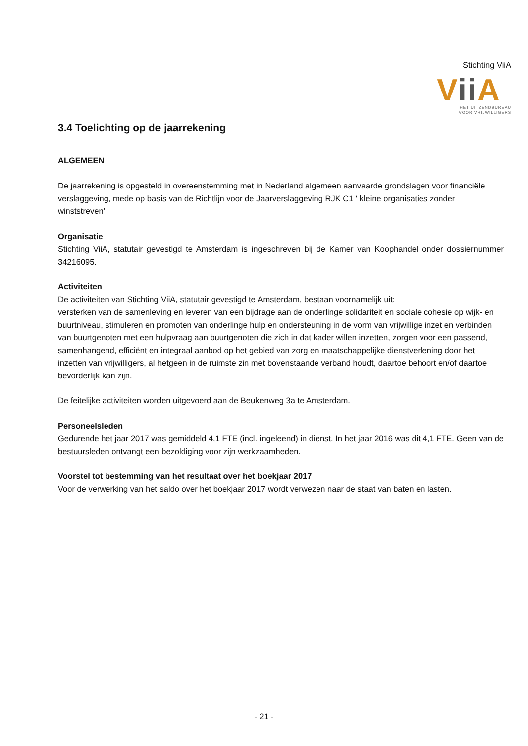Stichting ViiA
Vii A
HET UITZENDBUREAU
VOOR VRIJWILLIGERS
3.4 Toelichting op de jaarrekening
ALGEMEEN
De jaarrekening is opgesteld in overeenstemming met in Nederland algemeen aanvaarde grondslagen voor financiële verslaggeving, mede op basis van de Richtlijn voor de Jaarverslaggeving RJK C1 ' kleine organisaties zonder winststreven'.
Organisatie
Stichting ViiA, statutair gevestigd te Amsterdam is ingeschreven bij de Kamer van Koophandel onder dossiernummer 34216095.
Activiteiten
De activiteiten van Stichting ViiA, statutair gevestigd te Amsterdam, bestaan voornamelijk uit:
versterken van de samenleving en leveren van een bijdrage aan de onderlinge solidariteit en sociale cohesie op wijk- en buurtniveau, stimuleren en promoten van onderlinge hulp en ondersteuning in de vorm van vrijwillige inzet en verbinden van buurtgenoten met een hulpvraag aan buurtgenoten die zich in dat kader willen inzetten, zorgen voor een passend, samenhangend, efficiënt en integraal aanbod op het gebied van zorg en maatschappelijke dienstverlening door het inzetten van vrijwilligers, al hetgeen in de ruimste zin met bovenstaande verband houdt, daartoe behoort en/of daartoe bevorderlijk kan zijn.
De feitelijke activiteiten worden uitgevoerd aan de Beukenweg 3a te Amsterdam.
Personeelsleden
Gedurende het jaar 2017 was gemiddeld 4,1 FTE (incl. ingeleend) in dienst. In het jaar 2016 was dit 4,1 FTE. Geen van de bestuursleden ontvangt een bezoldiging voor zijn werkzaamheden.
Voorstel tot bestemming van het resultaat over het boekjaar 2017
Voor de verwerking van het saldo over het boekjaar 2017 wordt verwezen naar de staat van baten en lasten.
- 21 -